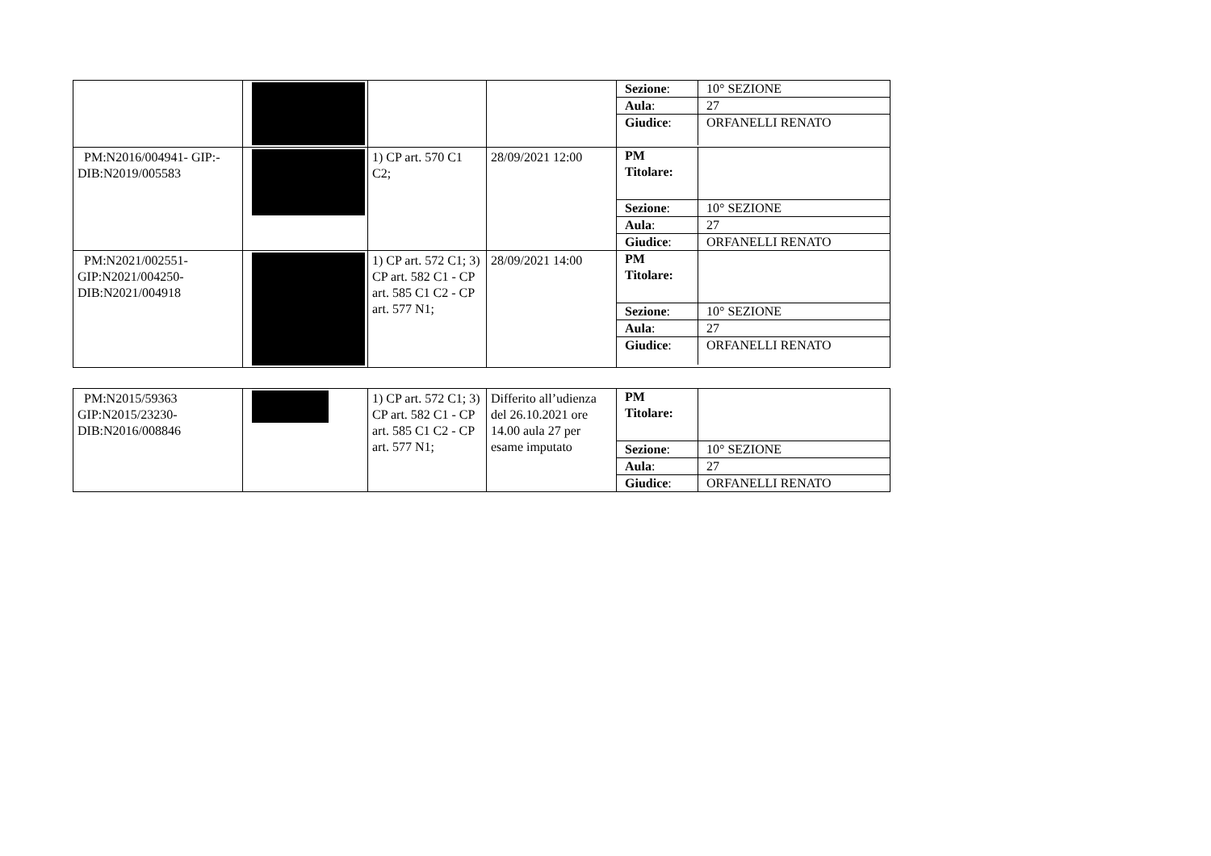| | | | | / Sezione : / 10° SEZIONE / / Aula : / 27 / / Giudice : / ORFANELLI RENATO / |
| PM:N2016/004941- GIP:- DIB:N2019/005583 | | 1) CP art. 570 C1 C2; | 28/09/2021 12:00 | / PM Titolare: / / / Sezione : / 10° SEZIONE / / Aula : / 27 / / Giudice : / ORFANELLI RENATO / |
| PM:N2021/002551- GIP:N2021/004250- DIB:N2021/004918 | | 1) CP art. 572 C1; 3) CP art. 582 C1 - CP art. 585 C1 C2 - CP art. 577 N1; | 28/09/2021 14:00 | / PM Titolare: / / / Sezione : / 10° SEZIONE / / Aula : / 27 / / Giudice : / ORFANELLI RENATO / |
| PM:N2015/59363 GIP:N2015/23230- DIB:N2016/008846 | | 1) CP art. 572 C1; 3) CP art. 582 C1 - CP art. 585 C1 C2 - CP art. 577 N1; | Differito all’udienza del 26.10.2021 ore 14.00 aula 27 per esame imputato | / PM Titolare: / / / Sezione : / 10° SEZIONE / / Aula : / 27 / / Giudice : / ORFANELLI RENATO / |